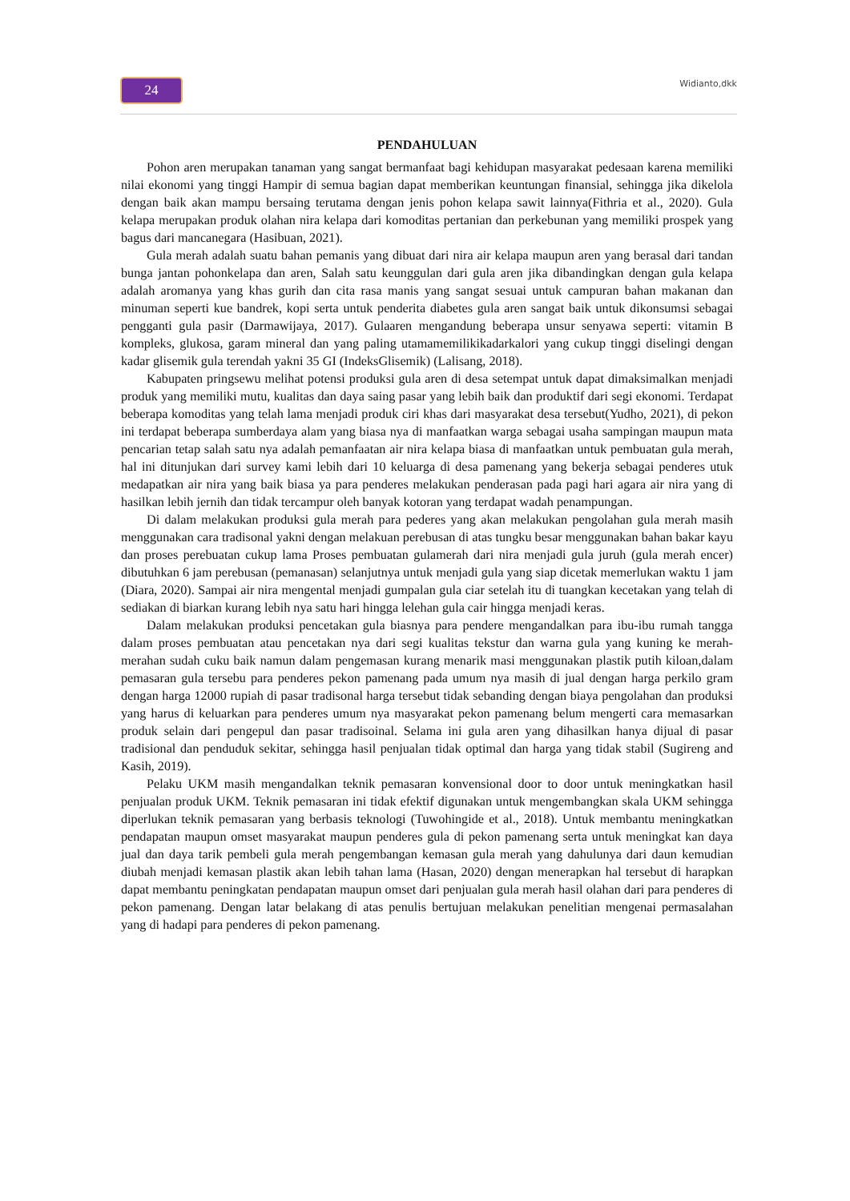24 Widianto,dkk
PENDAHULUAN
Pohon aren merupakan tanaman yang sangat bermanfaat bagi kehidupan masyarakat pedesaan karena memiliki nilai ekonomi yang tinggi Hampir di semua bagian dapat memberikan keuntungan finansial, sehingga jika dikelola dengan baik akan mampu bersaing terutama dengan jenis pohon kelapa sawit lainnya(Fithria et al., 2020). Gula kelapa merupakan produk olahan nira kelapa dari komoditas pertanian dan perkebunan yang memiliki prospek yang bagus dari mancanegara (Hasibuan, 2021).
Gula merah adalah suatu bahan pemanis yang dibuat dari nira air kelapa maupun aren yang berasal dari tandan bunga jantan pohonkelapa dan aren, Salah satu keunggulan dari gula aren jika dibandingkan dengan gula kelapa adalah aromanya yang khas gurih dan cita rasa manis yang sangat sesuai untuk campuran bahan makanan dan minuman seperti kue bandrek, kopi serta untuk penderita diabetes gula aren sangat baik untuk dikonsumsi sebagai pengganti gula pasir (Darmawijaya, 2017). Gulaaren mengandung beberapa unsur senyawa seperti: vitamin B kompleks, glukosa, garam mineral dan yang paling utamamemilikikadarkalori yang cukup tinggi diselingi dengan kadar glisemik gula terendah yakni 35 GI (IndeksGlisemik) (Lalisang, 2018).
Kabupaten pringsewu melihat potensi produksi gula aren di desa setempat untuk dapat dimaksimalkan menjadi produk yang memiliki mutu, kualitas dan daya saing pasar yang lebih baik dan produktif dari segi ekonomi. Terdapat beberapa komoditas yang telah lama menjadi produk ciri khas dari masyarakat desa tersebut(Yudho, 2021), di pekon ini terdapat beberapa sumberdaya alam yang biasa nya di manfaatkan warga sebagai usaha sampingan maupun mata pencarian tetap salah satu nya adalah pemanfaatan air nira kelapa biasa di manfaatkan untuk pembuatan gula merah, hal ini ditunjukan dari survey kami lebih dari 10 keluarga di desa pamenang yang bekerja sebagai penderes utuk medapatkan air nira yang baik biasa ya para penderes melakukan penderasan pada pagi hari agara air nira yang di hasilkan lebih jernih dan tidak tercampur oleh banyak kotoran yang terdapat wadah penampungan.
Di dalam melakukan produksi gula merah para pederes yang akan melakukan pengolahan gula merah masih menggunakan cara tradisonal yakni dengan melakuan perebusan di atas tungku besar menggunakan bahan bakar kayu dan proses perebuatan cukup lama Proses pembuatan gulamerah dari nira menjadi gula juruh (gula merah encer) dibutuhkan 6 jam perebusan (pemanasan) selanjutnya untuk menjadi gula yang siap dicetak memerlukan waktu 1 jam (Diara, 2020). Sampai air nira mengental menjadi gumpalan gula ciar setelah itu di tuangkan kecetakan yang telah di sediakan di biarkan kurang lebih nya satu hari hingga lelehan gula cair hingga menjadi keras.
Dalam melakukan produksi pencetakan gula biasnya para pendere mengandalkan para ibu-ibu rumah tangga dalam proses pembuatan atau pencetakan nya dari segi kualitas tekstur dan warna gula yang kuning ke merah-merahan sudah cuku baik namun dalam pengemasan kurang menarik masi menggunakan plastik putih kiloan,dalam pemasaran gula tersebu para penderes pekon pamenang pada umum nya masih di jual dengan harga perkilo gram dengan harga 12000 rupiah di pasar tradisonal harga tersebut tidak sebanding dengan biaya pengolahan dan produksi yang harus di keluarkan para penderes umum nya masyarakat pekon pamenang belum mengerti cara memasarkan produk selain dari pengepul dan pasar tradisoinal. Selama ini gula aren yang dihasilkan hanya dijual di pasar tradisional dan penduduk sekitar, sehingga hasil penjualan tidak optimal dan harga yang tidak stabil (Sugireng and Kasih, 2019).
Pelaku UKM masih mengandalkan teknik pemasaran konvensional door to door untuk meningkatkan hasil penjualan produk UKM. Teknik pemasaran ini tidak efektif digunakan untuk mengembangkan skala UKM sehingga diperlukan teknik pemasaran yang berbasis teknologi (Tuwohingide et al., 2018). Untuk membantu meningkatkan pendapatan maupun omset masyarakat maupun penderes gula di pekon pamenang serta untuk meningkat kan daya jual dan daya tarik pembeli gula merah pengembangan kemasan gula merah yang dahulunya dari daun kemudian diubah menjadi kemasan plastik akan lebih tahan lama (Hasan, 2020) dengan menerapkan hal tersebut di harapkan dapat membantu peningkatan pendapatan maupun omset dari penjualan gula merah hasil olahan dari para penderes di pekon pamenang. Dengan latar belakang di atas penulis bertujuan melakukan penelitian mengenai permasalahan yang di hadapi para penderes di pekon pamenang.